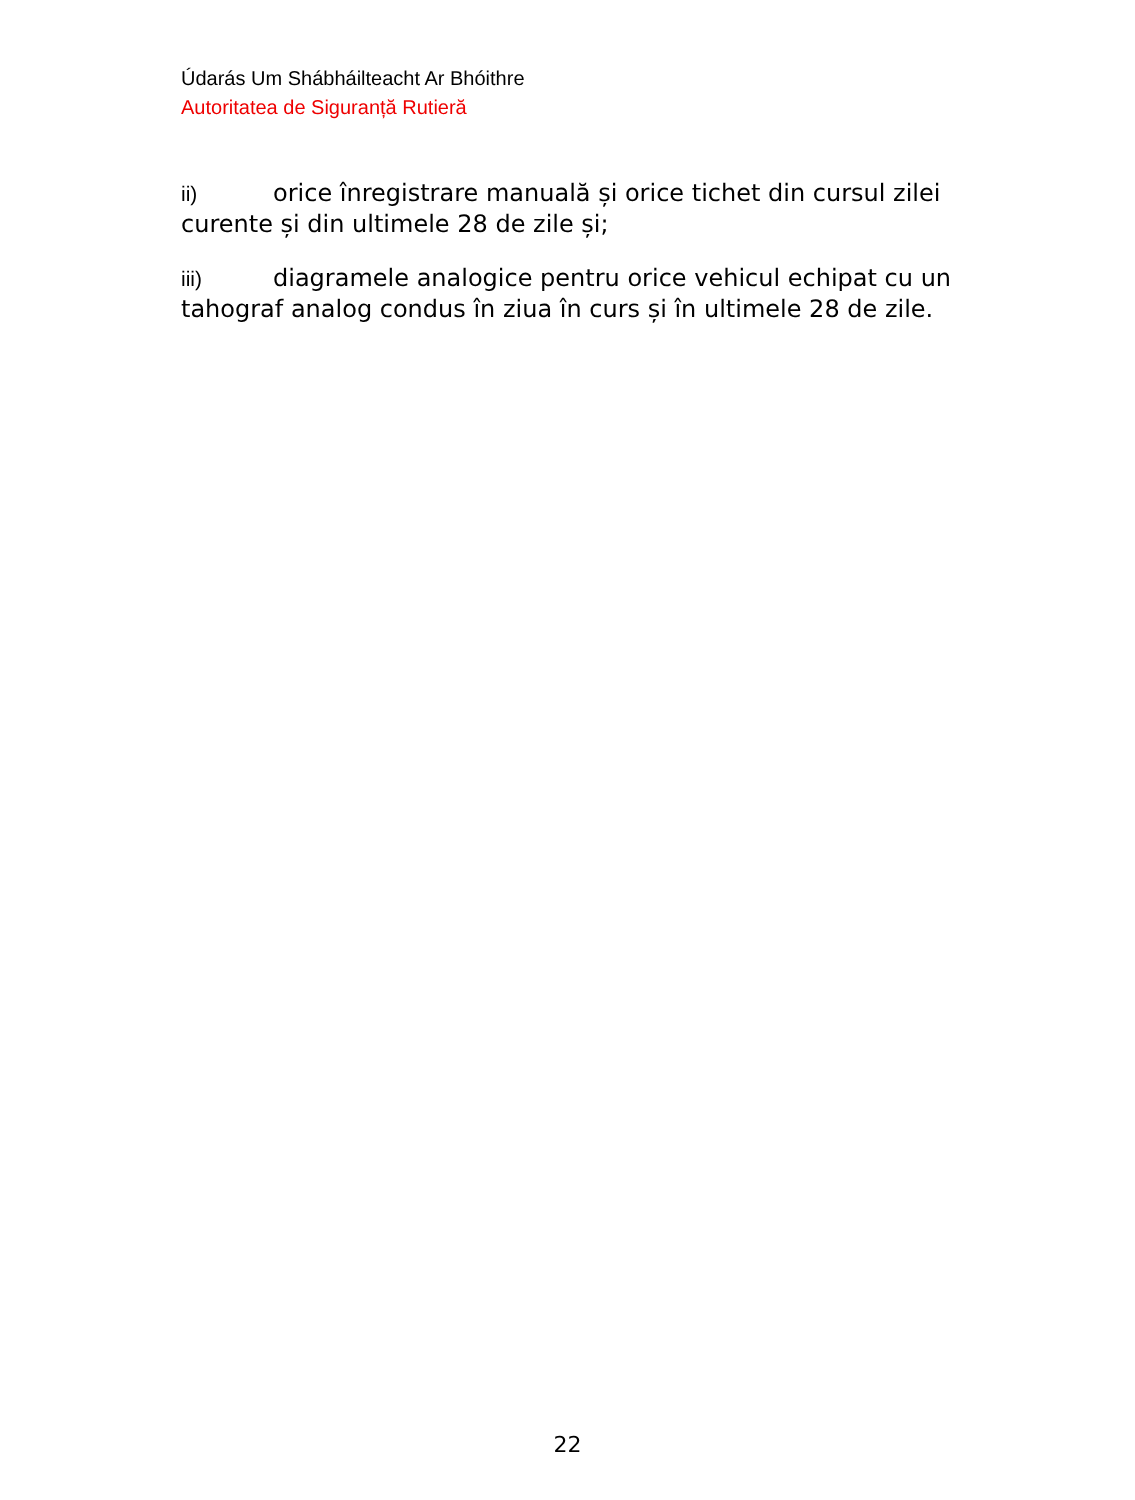Údarás Um Shábháilteacht Ar Bhóithre
Autoritatea de Siguranță Rutieră
ii) orice înregistrare manuală și orice tichet din cursul zilei curente și din ultimele 28 de zile și;
iii) diagramele analogice pentru orice vehicul echipat cu un tahograf analog condus în ziua în curs și în ultimele 28 de zile.
22